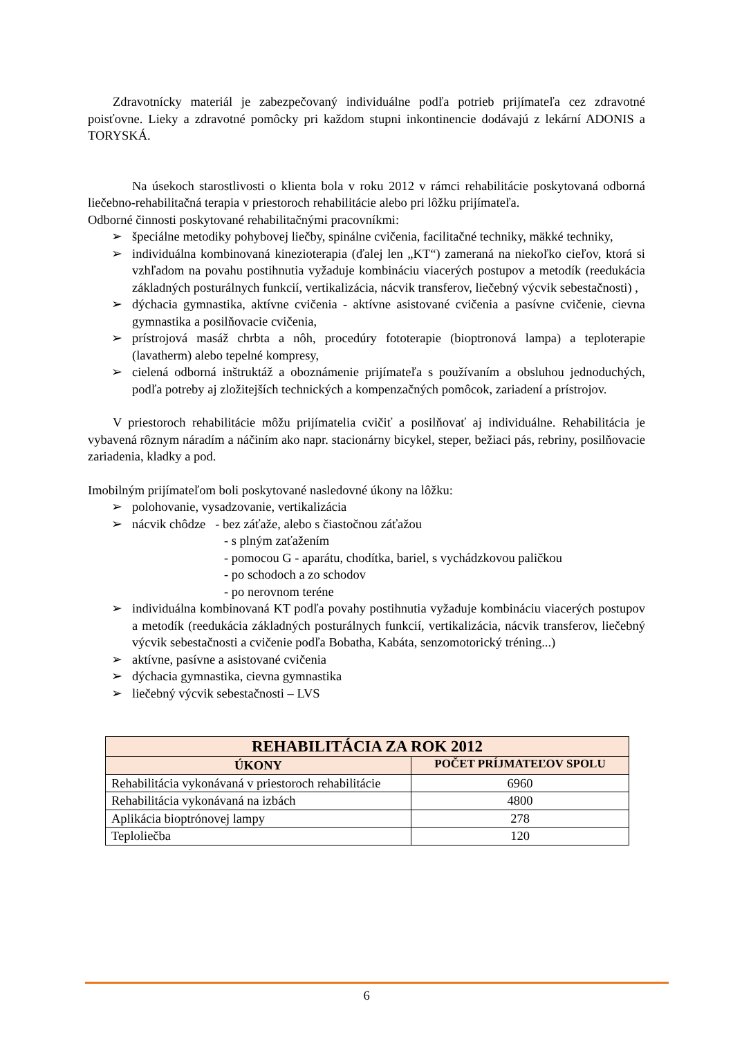Zdravotnícky materiál je zabezpečovaný individuálne podľa potrieb prijímateľa cez zdravotné poisťovne. Lieky a zdravotné pomôcky pri každom stupni inkontinencie dodávajú z lekární ADONIS a TORYSKÁ.
Na úsekoch starostlivosti o klienta bola v roku 2012 v rámci rehabilitácie poskytovaná odborná liečebno-rehabilitačná terapia v priestoroch rehabilitácie alebo pri lôžku prijímateľa.
Odborné činnosti poskytované rehabilitačnými pracovníkmi:
➢ špeciálne metodiky pohybovej liečby, spinálne cvičenia, facilitačné techniky, mäkké techniky,
➢ individuálna kombinovaná kinezioterapia (ďalej len „KT“) zameraná na niekoľko cieľov, ktorá si vzhľadom na povahu postihnutia vyžaduje kombináciu viacerých postupov a metodík (reedukácia základných posturálnych funkcií, vertikalizácia, nácvik transferov, liečebný výcvik sebestačnosti) ,
➢ dýchacia gymnastika, aktívne cvičenia - aktívne asistované cvičenia a pasívne cvičenie, cievna gymnastika a posilňovacie cvičenia,
➢ prístrojová masáž chrbta a nôh, procedúry fototerapie (bioptronová lampa) a teploterapie (lavatherm) alebo tepelné kompresy,
➢ cielená odborná inštruktáž a oboznámenie prijímateľa s používaním a obsluhou jednoduchých, podľa potreby aj zložitejších technických a kompenzačných pomôcok, zariadení a prístrojov.
V priestoroch rehabilitácie môžu prijímatelia cvičiť a posilňovať aj individuálne. Rehabilitácia je vybavená rôznym náradím a náčiním ako napr. stacionárny bicykel, steper, bežiaci pás, rebriny, posilňovacie zariadenia, kladky a pod.
Imobilným prijímateľom boli poskytované nasledovné úkony na lôžku:
➢ polohovanie, vysadzovanie, vertikalizácia
➢ nácvik chôdze - bez záťaže, alebo s čiastočnou záťažou
- s plným zaťažením
- pomocou G - aparátu, chodítka, bariel, s vychádzkovou paličkou
- po schodoch a zo schodov
- po nerovnom teréne
➢ individuálna kombinovaná KT podľa povahy postihnutia vyžaduje kombináciu viacerých postupov a metodík (reedukácia základných posturálnych funkcií, vertikalizácia, nácvik transferov, liečebný výcvik sebestačnosti a cvičenie podľa Bobatha, Kabáta, senzomotorický tréning...)
➢ aktívne, pasívne a asistované cvičenia
➢ dýchacia gymnastika, cievna gymnastika
➢ liečebný výcvik sebestačnosti – LVS
| REHABILITÁCIA ZA ROK 2012 | |
| --- | --- |
| ÚKONY | POČET PRÍJMATEĽOV SPOLU |
| Rehabilitácia vykonávaná v priestoroch rehabilitácie | 6960 |
| Rehabilitácia vykonávaná na izbách | 4800 |
| Aplikácia bioptrónovej lampy | 278 |
| Teploliečba | 120 |
6